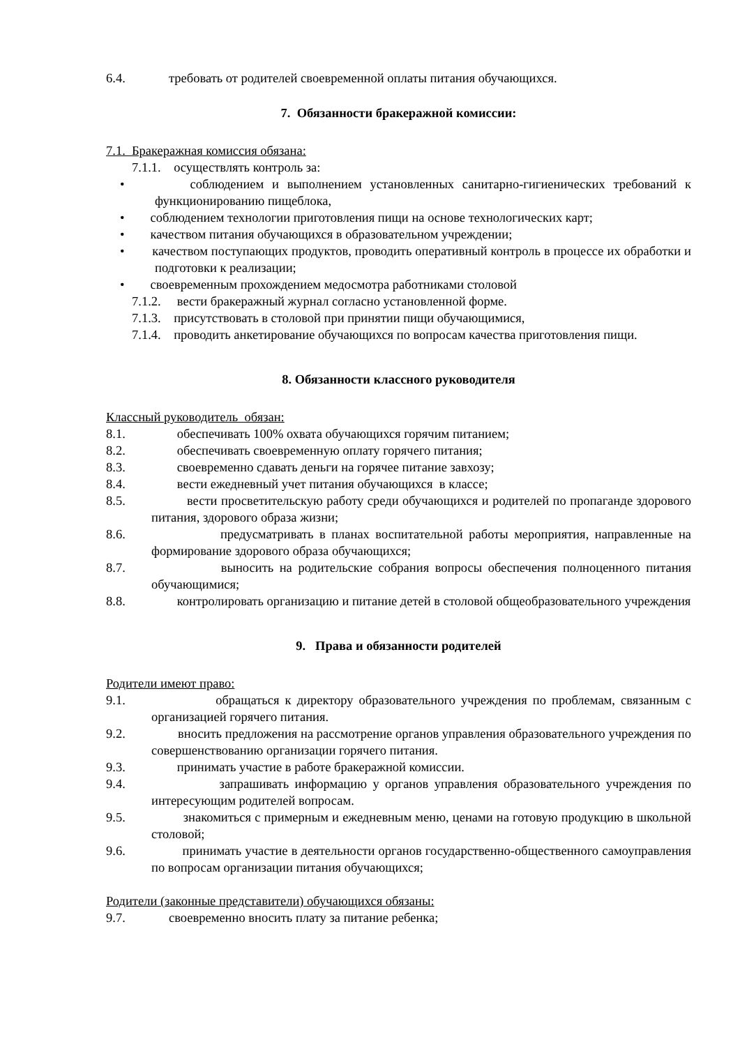6.4. требовать от родителей своевременной оплаты питания обучающихся.
7. Обязанности бракеражной комиссии:
7.1. Бракеражная комиссия обязана:
7.1.1. осуществлять контроль за:
• соблюдением и выполнением установленных санитарно-гигиенических требований к функционированию пищеблока,
• соблюдением технологии приготовления пищи на основе технологических карт;
• качеством питания обучающихся в образовательном учреждении;
• качеством поступающих продуктов, проводить оперативный контроль в процессе их обработки и подготовки к реализации;
• своевременным прохождением медосмотра работниками столовой
7.1.2. вести бракеражный журнал согласно установленной форме.
7.1.3. присутствовать в столовой при принятии пищи обучающимися,
7.1.4. проводить анкетирование обучающихся по вопросам качества приготовления пищи.
8. Обязанности классного руководителя
Классный руководитель обязан:
8.1. обеспечивать 100% охвата обучающихся горячим питанием;
8.2. обеспечивать своевременную оплату горячего питания;
8.3. своевременно сдавать деньги на горячее питание завхозу;
8.4. вести ежедневный учет питания обучающихся в классе;
8.5. вести просветительскую работу среди обучающихся и родителей по пропаганде здорового питания, здорового образа жизни;
8.6. предусматривать в планах воспитательной работы мероприятия, направленные на формирование здорового образа обучающихся;
8.7. выносить на родительские собрания вопросы обеспечения полноценного питания обучающимися;
8.8. контролировать организацию и питание детей в столовой общеобразовательного учреждения
9. Права и обязанности родителей
Родители имеют право:
9.1. обращаться к директору образовательного учреждения по проблемам, связанным с организацией горячего питания.
9.2. вносить предложения на рассмотрение органов управления образовательного учреждения по совершенствованию организации горячего питания.
9.3. принимать участие в работе бракеражной комиссии.
9.4. запрашивать информацию у органов управления образовательного учреждения по интересующим родителей вопросам.
9.5. знакомиться с примерным и ежедневным меню, ценами на готовую продукцию в школьной столовой;
9.6. принимать участие в деятельности органов государственно-общественного самоуправления по вопросам организации питания обучающихся;
Родители (законные представители) обучающихся обязаны:
9.7. своевременно вносить плату за питание ребенка;